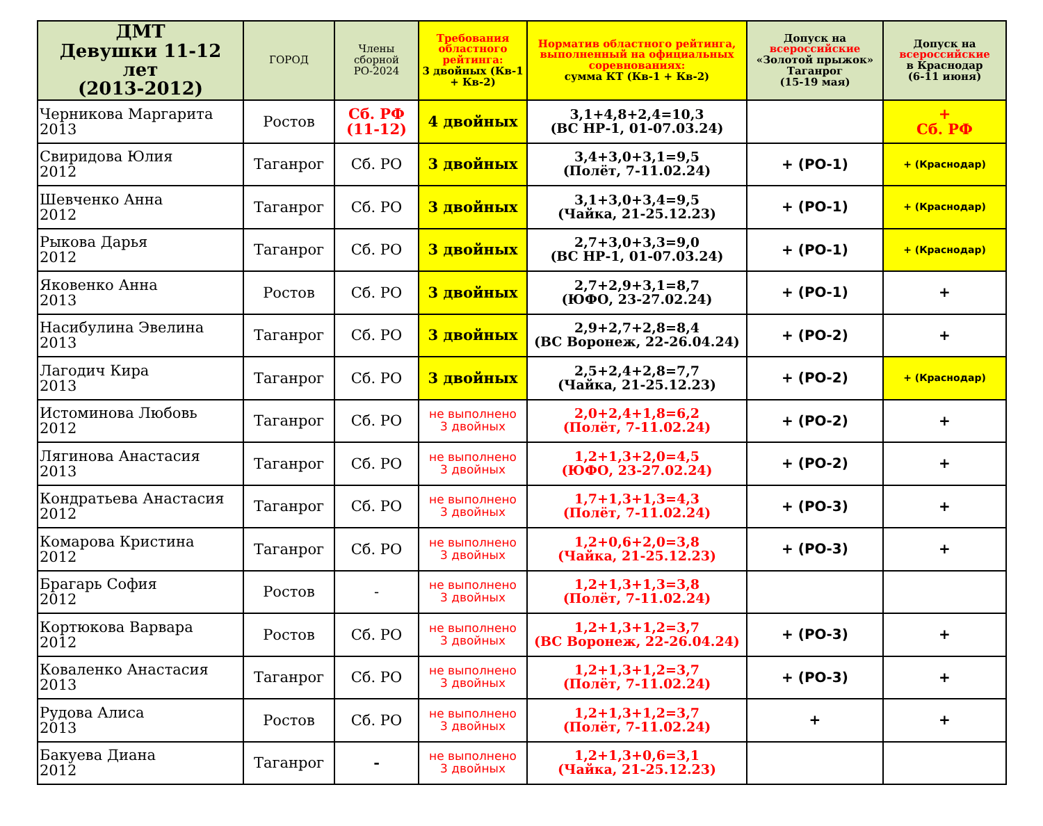| ДМТ Девушки 11-12 лет (2013-2012) | ГОРОД | Члены сборной РО-2024 | Требования областного рейтинга: 3 двойных (Кв-1 + Кв-2) | Норматив областного рейтинга, выполненный на официальных соревнованиях: сумма КТ (Кв-1 + Кв-2) | Допуск на всероссийские «Золотой прыжок» Таганрог (15-19 мая) | Допуск на всероссийские в Краснодар (6-11 июня) |
| --- | --- | --- | --- | --- | --- | --- |
| Черникова Маргарита 2013 | Ростов | Сб. РФ (11-12) | 4 двойных | 3,1+4,8+2,4=10,3 (ВС НР-1, 01-07.03.24) | | + Сб. РФ |
| Свиридова Юлия 2012 | Таганрог | Сб. РО | 3 двойных | 3,4+3,0+3,1=9,5 (Полёт, 7-11.02.24) | + (РО-1) | + (Краснодар) |
| Шевченко Анна 2012 | Таганрог | Сб. РО | 3 двойных | 3,1+3,0+3,4=9,5 (Чайка, 21-25.12.23) | + (РО-1) | + (Краснодар) |
| Рыкова Дарья 2012 | Таганрог | Сб. РО | 3 двойных | 2,7+3,0+3,3=9,0 (ВС НР-1, 01-07.03.24) | + (РО-1) | + (Краснодар) |
| Яковенко Анна 2013 | Ростов | Сб. РО | 3 двойных | 2,7+2,9+3,1=8,7 (ЮФО, 23-27.02.24) | + (РО-1) | + |
| Насибулина Эвелина 2013 | Таганрог | Сб. РО | 3 двойных | 2,9+2,7+2,8=8,4 (ВС Воронеж, 22-26.04.24) | + (РО-2) | + |
| Лагодич Кира 2013 | Таганрог | Сб. РО | 3 двойных | 2,5+2,4+2,8=7,7 (Чайка, 21-25.12.23) | + (РО-2) | + (Краснодар) |
| Истоминова Любовь 2012 | Таганрог | Сб. РО | не выполнено 3 двойных | 2,0+2,4+1,8=6,2 (Полёт, 7-11.02.24) | + (РО-2) | + |
| Лягинова Анастасия 2013 | Таганрог | Сб. РО | не выполнено 3 двойных | 1,2+1,3+2,0=4,5 (ЮФО, 23-27.02.24) | + (РО-2) | + |
| Кондратьева Анастасия 2012 | Таганрог | Сб. РО | не выполнено 3 двойных | 1,7+1,3+1,3=4,3 (Полёт, 7-11.02.24) | + (РО-3) | + |
| Комарова Кристина 2012 | Таганрог | Сб. РО | не выполнено 3 двойных | 1,2+0,6+2,0=3,8 (Чайка, 21-25.12.23) | + (РО-3) | + |
| Брагарь София 2012 | Ростов | - | не выполнено 3 двойных | 1,2+1,3+1,3=3,8 (Полёт, 7-11.02.24) | | |
| Кортюкова Варвара 2012 | Ростов | Сб. РО | не выполнено 3 двойных | 1,2+1,3+1,2=3,7 (ВС Воронеж, 22-26.04.24) | + (РО-3) | + |
| Коваленко Анастасия 2013 | Таганрог | Сб. РО | не выполнено 3 двойных | 1,2+1,3+1,2=3,7 (Полёт, 7-11.02.24) | + (РО-3) | + |
| Рудова Алиса 2013 | Ростов | Сб. РО | не выполнено 3 двойных | 1,2+1,3+1,2=3,7 (Полёт, 7-11.02.24) | + | + |
| Бакуева Диана 2012 | Таганрог | - | не выполнено 3 двойных | 1,2+1,3+0,6=3,1 (Чайка, 21-25.12.23) | | |